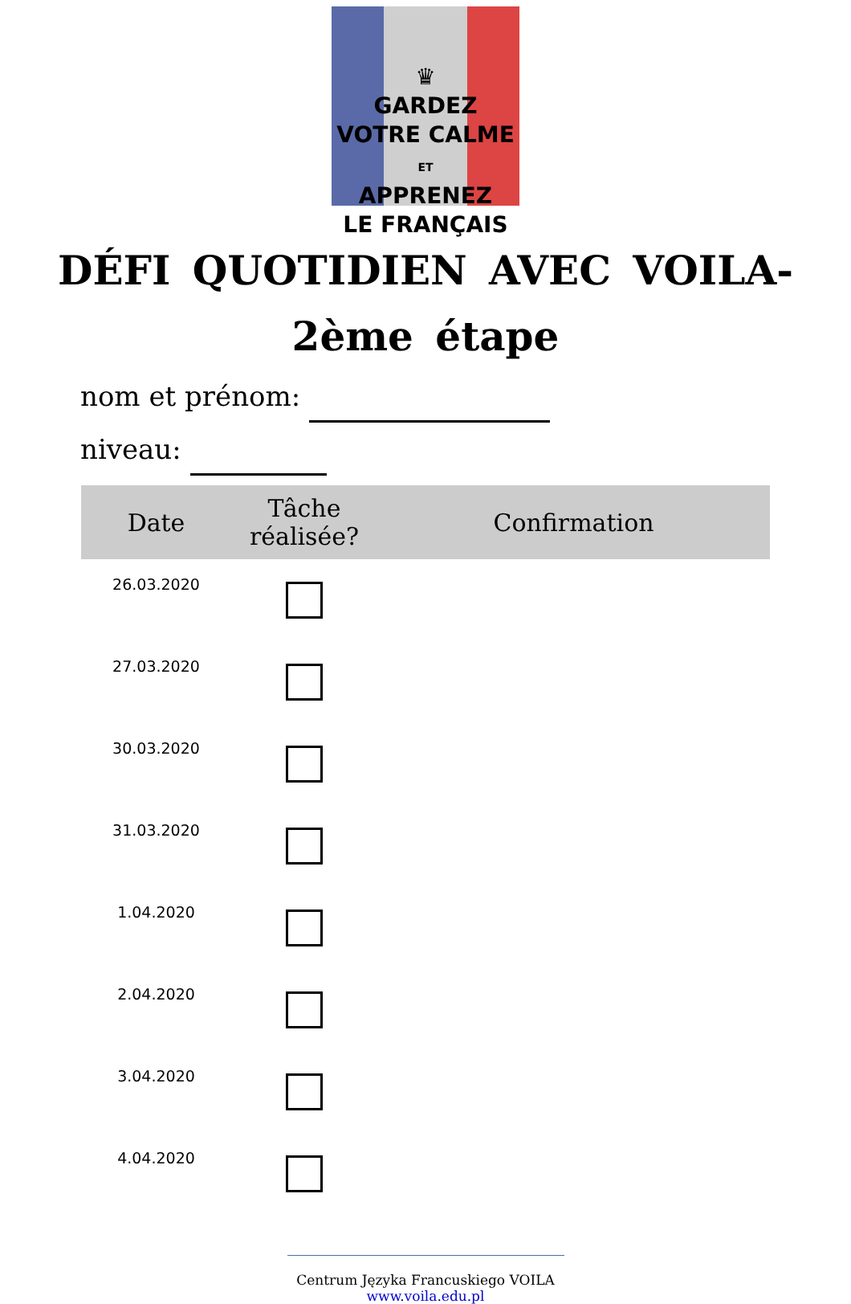♛
GARDEZ
VOTRE CALME
ET
APPRENEZ
LE FRANÇAIS
DÉFI QUOTIDIEN AVEC VOILA-
2ème étape
nom et prénom:
niveau:
| Date | Tâche réalisée? | Confirmation |
| --- | --- | --- |
| 26.03.2020 | | |
| 27.03.2020 | | |
| 30.03.2020 | | |
| 31.03.2020 | | |
| 1.04.2020 | | |
| 2.04.2020 | | |
| 3.04.2020 | | |
| 4.04.2020 | | |
Centrum Języka Francuskiego VOILA
www.voila.edu.pl